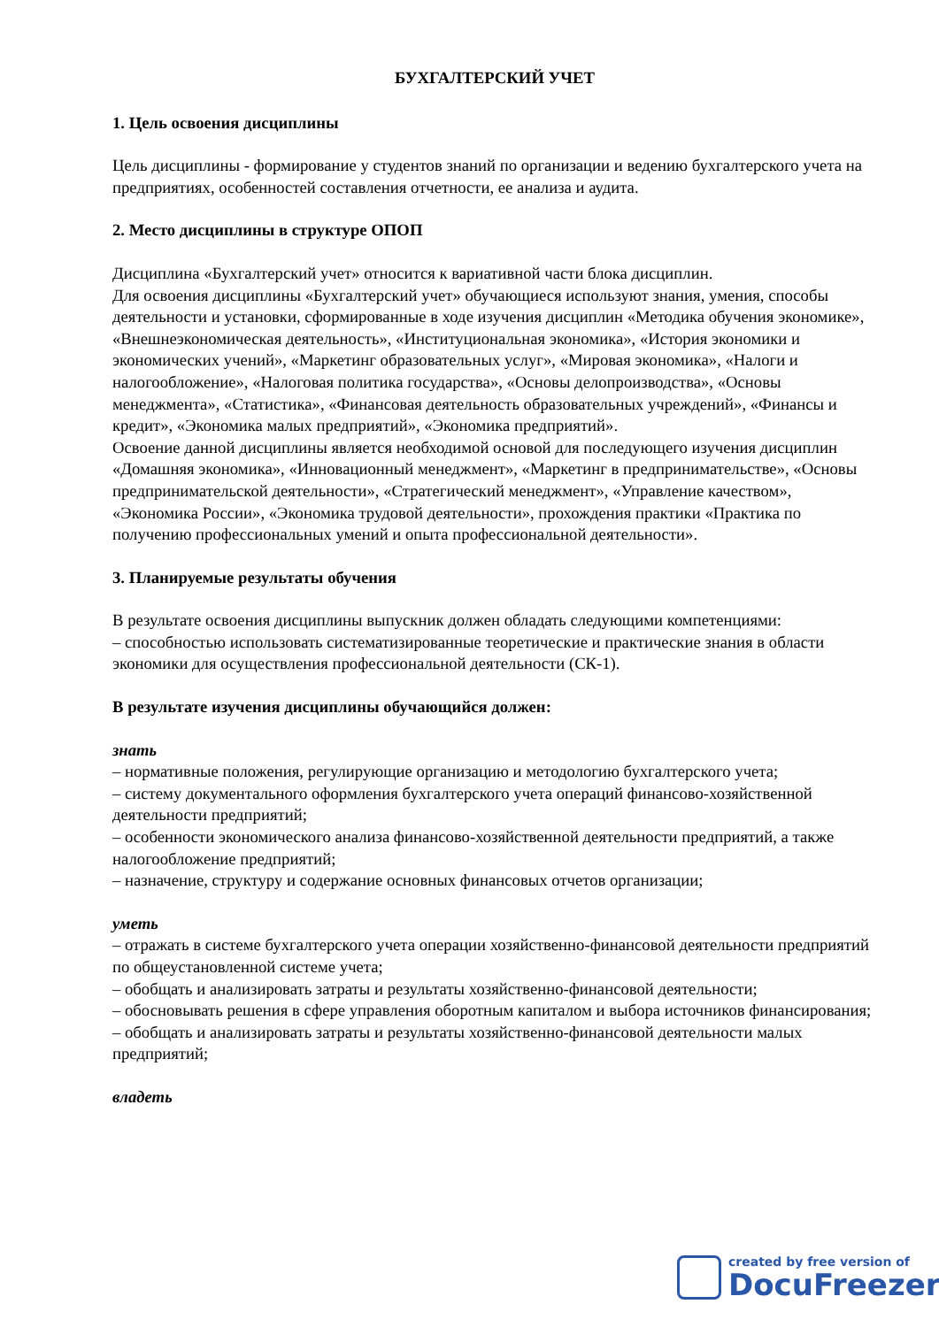БУХГАЛТЕРСКИЙ УЧЕТ
1. Цель освоения дисциплины
Цель дисциплины - формирование у студентов знаний по организации и ведению бухгалтерского учета на предприятиях, особенностей составления отчетности, ее анализа и аудита.
2. Место дисциплины в структуре ОПОП
Дисциплина «Бухгалтерский учет» относится к вариативной части блока дисциплин.
Для освоения дисциплины «Бухгалтерский учет» обучающиеся используют знания, умения, способы деятельности и установки, сформированные в ходе изучения дисциплин «Методика обучения экономике», «Внешнеэкономическая деятельность», «Институциональная экономика», «История экономики и экономических учений», «Маркетинг образовательных услуг», «Мировая экономика», «Налоги и налогообложение», «Налоговая политика государства», «Основы делопроизводства», «Основы менеджмента», «Статистика», «Финансовая деятельность образовательных учреждений», «Финансы и кредит», «Экономика малых предприятий», «Экономика предприятий».
Освоение данной дисциплины является необходимой основой для последующего изучения дисциплин «Домашняя экономика», «Инновационный менеджмент», «Маркетинг в предпринимательстве», «Основы предпринимательской деятельности», «Стратегический менеджмент», «Управление качеством», «Экономика России», «Экономика трудовой деятельности», прохождения практики «Практика по получению профессиональных умений и опыта профессиональной деятельности».
3. Планируемые результаты обучения
В результате освоения дисциплины выпускник должен обладать следующими компетенциями:
– способностью использовать систематизированные теоретические и практические знания в области экономики для осуществления профессиональной деятельности (СК-1).
В результате изучения дисциплины обучающийся должен:
знать
– нормативные положения, регулирующие организацию и методологию бухгалтерского учета;
– систему документального оформления бухгалтерского учета операций финансово-хозяйственной деятельности предприятий;
– особенности экономического анализа финансово-хозяйственной деятельности предприятий, а также налогообложение предприятий;
– назначение, структуру и содержание основных финансовых отчетов организации;
уметь
– отражать в системе бухгалтерского учета операции хозяйственно-финансовой деятельности предприятий по общеустановленной системе учета;
– обобщать и анализировать затраты и результаты хозяйственно-финансовой деятельности;
– обосновывать решения в сфере управления оборотным капиталом и выбора источников финансирования;
– обобщать и анализировать затраты и результаты хозяйственно-финансовой деятельности малых предприятий;
владеть
created by free version of
DocuFreezer